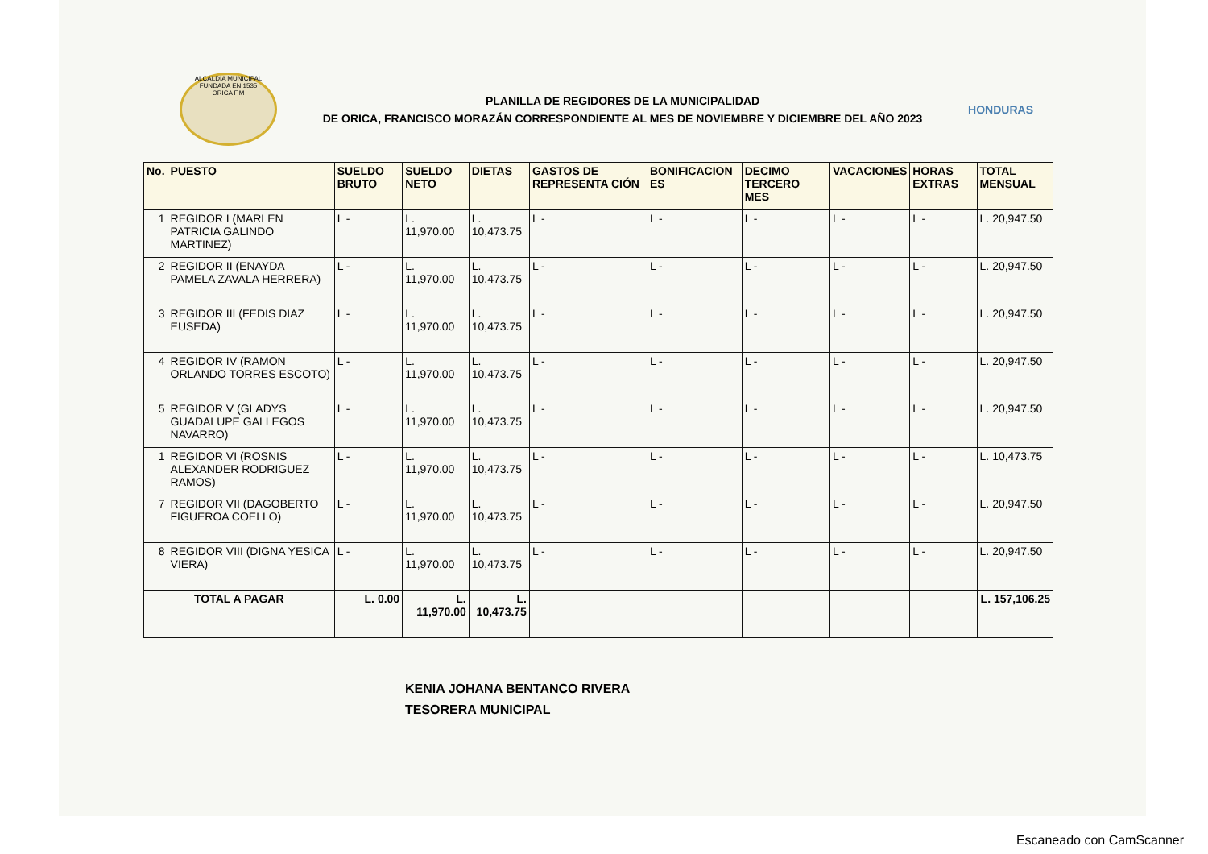ALCALDIA MUNICIPAL FUNDADA EN 1535
ORICA F.M
PLANILLA DE REGIDORES DE LA MUNICIPALIDAD
DE ORICA, FRANCISCO MORAZÁN CORRESPONDIENTE AL MES DE NOVIEMBRE Y DICIEMBRE DEL AÑO 2023
HONDURAS
| No. | PUESTO | SUELDO BRUTO | SUELDO NETO | DIETAS | GASTOS DE REPRESENTA CIÓN | BONIFICACION ES | DECIMO TERCERO MES | VACACIONES | HORAS EXTRAS | TOTAL MENSUAL |
| --- | --- | --- | --- | --- | --- | --- | --- | --- | --- | --- |
| 1 | REGIDOR I (MARLEN PATRICIA GALINDO MARTINEZ) | L - | L. 11,970.00 | L. 10,473.75 | L - | L - | L - | L - | L - | L. 20,947.50 |
| 2 | REGIDOR II (ENAYDA PAMELA ZAVALA HERRERA) | L - | L. 11,970.00 | L. 10,473.75 | L - | L - | L - | L - | L - | L. 20,947.50 |
| 3 | REGIDOR III (FEDIS DIAZ EUSEDA) | L - | L. 11,970.00 | L. 10,473.75 | L - | L - | L - | L - | L - | L. 20,947.50 |
| 4 | REGIDOR IV (RAMON ORLANDO TORRES ESCOTO) | L - | L. 11,970.00 | L. 10,473.75 | L - | L - | L - | L - | L - | L. 20,947.50 |
| 5 | REGIDOR V (GLADYS GUADALUPE GALLEGOS NAVARRO) | L - | L. 11,970.00 | L. 10,473.75 | L - | L - | L - | L - | L - | L. 20,947.50 |
| 1 | REGIDOR VI (ROSNIS ALEXANDER RODRIGUEZ RAMOS) | L - | L. 11,970.00 | L. 10,473.75 | L - | L - | L - | L - | L - | L. 10,473.75 |
| 7 | REGIDOR VII (DAGOBERTO FIGUEROA COELLO) | L - | L. 11,970.00 | L. 10,473.75 | L - | L - | L - | L - | L - | L. 20,947.50 |
| 8 | REGIDOR VIII (DIGNA YESICA VIERA) | L - | L. 11,970.00 | L. 10,473.75 | L - | L - | L - | L - | L - | L. 20,947.50 |
| TOTAL A PAGAR | | L. 0.00 | L. 11,970.00 | L. 10,473.75 | | | | | | L. 157,106.25 |
KENIA JOHANA BENTANCO RIVERA
TESORERA MUNICIPAL
Escaneado con CamScanner